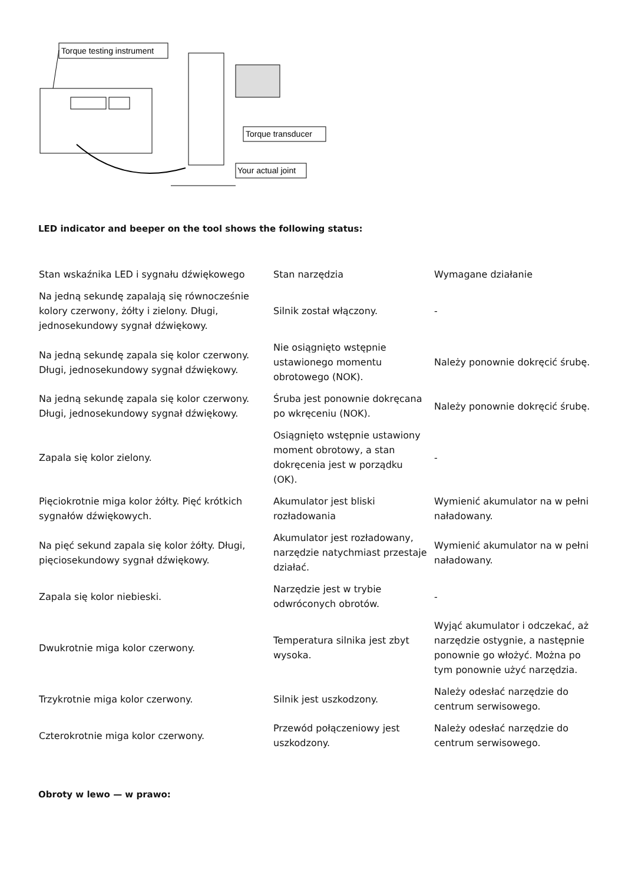Torque testing instrument
Torque transducer
Your actual joint
LED indicator and beeper on the tool shows the following status:
| Stan wskaźnika LED i sygnału dźwiękowego | Stan narzędzia | Wymagane działanie |
| Na jedną sekundę zapalają się równocześnie kolory czerwony, żółty i zielony. Długi, jednosekundowy sygnał dźwiękowy. | Silnik został włączony. | - |
| Na jedną sekundę zapala się kolor czerwony. Długi, jednosekundowy sygnał dźwiękowy. | Nie osiągnięto wstępnie ustawionego momentu obrotowego (NOK). | Należy ponownie dokręcić śrubę. |
| Na jedną sekundę zapala się kolor czerwony. Długi, jednosekundowy sygnał dźwiękowy. | Śruba jest ponownie dokręcana po wkręceniu (NOK). | Należy ponownie dokręcić śrubę. |
| Zapala się kolor zielony. | Osiągnięto wstępnie ustawiony moment obrotowy, a stan dokręcenia jest w porządku (OK). | - |
| Pięciokrotnie miga kolor żółty. Pięć krótkich sygnałów dźwiękowych. | Akumulator jest bliski rozładowania | Wymienić akumulator na w pełni naładowany. |
| Na pięć sekund zapala się kolor żółty. Długi, pięciosekundowy sygnał dźwiękowy. | Akumulator jest rozładowany, narzędzie natychmiast przestaje działać. | Wymienić akumulator na w pełni naładowany. |
| Zapala się kolor niebieski. | Narzędzie jest w trybie odwróconych obrotów. | - |
| Dwukrotnie miga kolor czerwony. | Temperatura silnika jest zbyt wysoka. | Wyjąć akumulator i odczekać, aż narzędzie ostygnie, a następnie ponownie go włożyć. Można po tym ponownie użyć narzędzia. |
| Trzykrotnie miga kolor czerwony. | Silnik jest uszkodzony. | Należy odesłać narzędzie do centrum serwisowego. |
| Czterokrotnie miga kolor czerwony. | Przewód połączeniowy jest uszkodzony. | Należy odesłać narzędzie do centrum serwisowego. |
Obroty w lewo — w prawo: